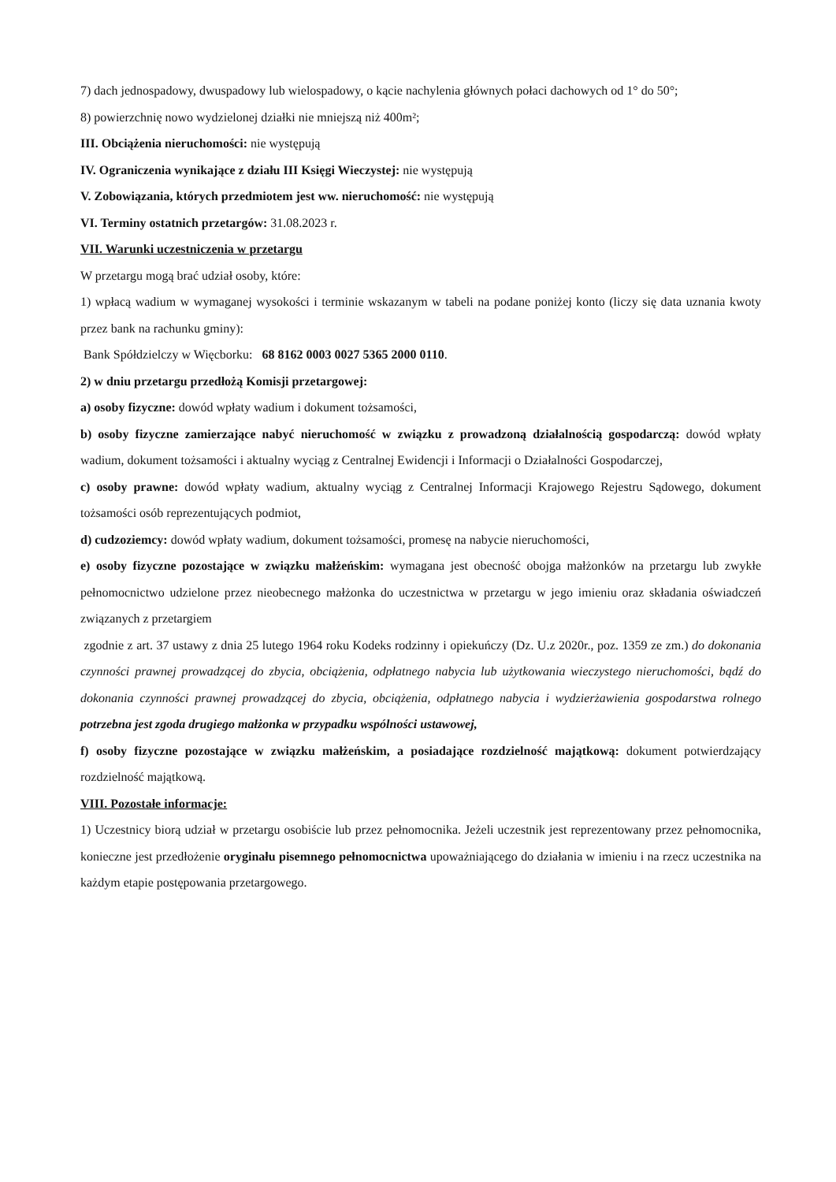7) dach jednospadowy, dwuspadowy lub wielospadowy, o kącie nachylenia głównych połaci dachowych od 1° do 50°;
8) powierzchnię nowo wydzielonej działki nie mniejszą niż 400m²;
III. Obciążenia nieruchomości: nie występują
IV. Ograniczenia wynikające z działu III Księgi Wieczystej: nie występują
V. Zobowiązania, których przedmiotem jest ww. nieruchomość: nie występują
VI. Terminy ostatnich przetargów: 31.08.2023 r.
VII. Warunki uczestniczenia w przetargu
W przetargu mogą brać udział osoby, które:
1) wpłacą wadium w wymaganej wysokości i terminie wskazanym w tabeli na podane poniżej konto (liczy się data uznania kwoty przez bank na rachunku gminy):
Bank Spółdzielczy w Więcborku: 68 8162 0003 0027 5365 2000 0110.
2) w dniu przetargu przedłożą Komisji przetargowej:
a) osoby fizyczne: dowód wpłaty wadium i dokument tożsamości,
b) osoby fizyczne zamierzające nabyć nieruchomość w związku z prowadzoną działalnością gospodarczą: dowód wpłaty wadium, dokument tożsamości i aktualny wyciąg z Centralnej Ewidencji i Informacji o Działalności Gospodarczej,
c) osoby prawne: dowód wpłaty wadium, aktualny wyciąg z Centralnej Informacji Krajowego Rejestru Sądowego, dokument tożsamości osób reprezentujących podmiot,
d) cudzoziemcy: dowód wpłaty wadium, dokument tożsamości, promesę na nabycie nieruchomości,
e) osoby fizyczne pozostające w związku małżeńskim: wymagana jest obecność obojga małżonków na przetargu lub zwykłe pełnomocnictwo udzielone przez nieobecnego małżonka do uczestnictwa w przetargu w jego imieniu oraz składania oświadczeń związanych z przetargiem
zgodnie z art. 37 ustawy z dnia 25 lutego 1964 roku Kodeks rodzinny i opiekuńczy (Dz. U.z 2020r., poz. 1359 ze zm.) do dokonania czynności prawnej prowadzącej do zbycia, obciążenia, odpłatnego nabycia lub użytkowania wieczystego nieruchomości, bądź do dokonania czynności prawnej prowadzącej do zbycia, obciążenia, odpłatnego nabycia i wydzierżawienia gospodarstwa rolnego potrzebna jest zgoda drugiego małżonka w przypadku wspólności ustawowej,
f) osoby fizyczne pozostające w związku małżeńskim, a posiadające rozdzielność majątkową: dokument potwierdzający rozdzielność majątkową.
VIII. Pozostałe informacje:
1) Uczestnicy biorą udział w przetargu osobiście lub przez pełnomocnika. Jeżeli uczestnik jest reprezentowany przez pełnomocnika, konieczne jest przedłożenie oryginału pisemnego pełnomocnictwa upoważniającego do działania w imieniu i na rzecz uczestnika na każdym etapie postępowania przetargowego.